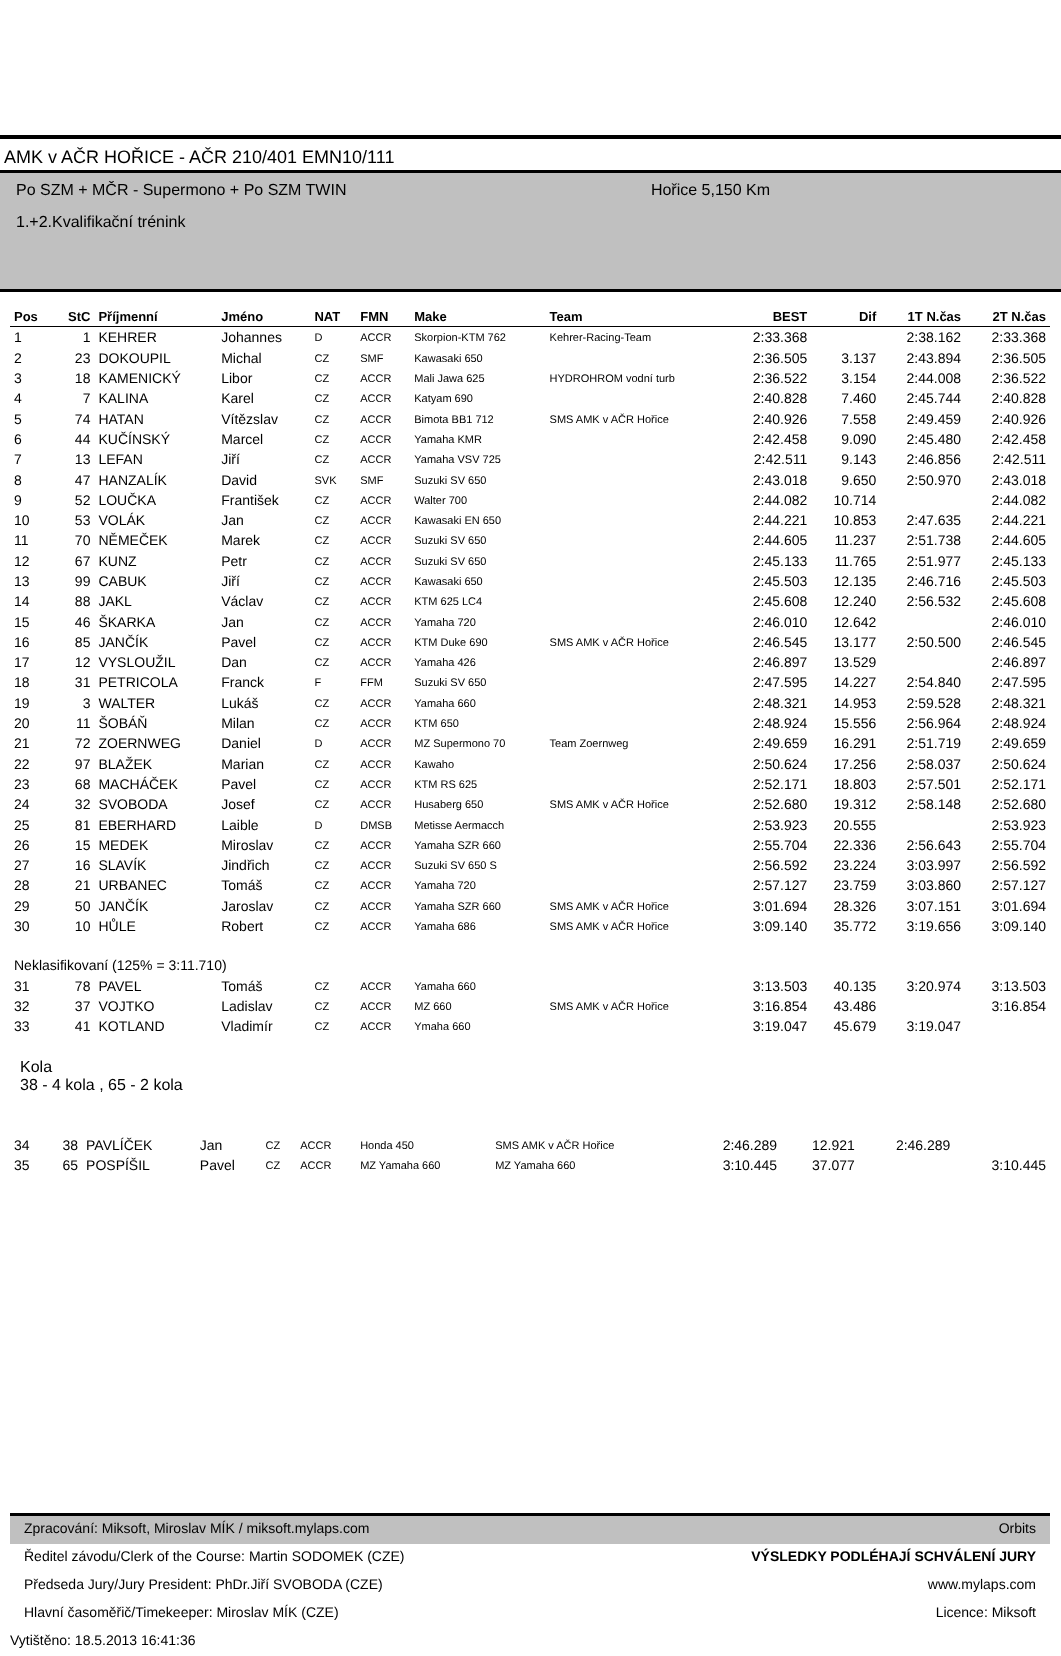AMK v AČR HOŘICE - AČR 210/401 EMN10/111
Po SZM + MČR - Supermono + Po SZM TWIN Hořice 5,150 Km
1.+2.Kvalifikační trénink
| Pos | StC | Příjmenní | Jméno | NAT | FMN | Make | Team | BEST | Dif | 1T N.čas | 2T N.čas |
| --- | --- | --- | --- | --- | --- | --- | --- | --- | --- | --- | --- |
| 1 | 1 | KEHRER | Johannes | D | ACCR | Skorpion-KTM 762 | Kehrer-Racing-Team | 2:33.368 | | 2:38.162 | 2:33.368 |
| 2 | 23 | DOKOUPIL | Michal | CZ | SMF | Kawasaki 650 | | 2:36.505 | 3.137 | 2:43.894 | 2:36.505 |
| 3 | 18 | KAMENICKÝ | Libor | CZ | ACCR | Mali Jawa 625 | HYDROHROM vodní turb | 2:36.522 | 3.154 | 2:44.008 | 2:36.522 |
| 4 | 7 | KALINA | Karel | CZ | ACCR | Katyam 690 | | 2:40.828 | 7.460 | 2:45.744 | 2:40.828 |
| 5 | 74 | HATAN | Vítězslav | CZ | ACCR | Bimota BB1 712 | SMS AMK v AČR Hořice | 2:40.926 | 7.558 | 2:49.459 | 2:40.926 |
| 6 | 44 | KUČÍNSKÝ | Marcel | CZ | ACCR | Yamaha KMR | | 2:42.458 | 9.090 | 2:45.480 | 2:42.458 |
| 7 | 13 | LEFAN | Jiří | CZ | ACCR | Yamaha VSV 725 | | 2:42.511 | 9.143 | 2:46.856 | 2:42.511 |
| 8 | 47 | HANZALÍK | David | SVK | SMF | Suzuki SV 650 | | 2:43.018 | 9.650 | 2:50.970 | 2:43.018 |
| 9 | 52 | LOUČKA | František | CZ | ACCR | Walter 700 | | 2:44.082 | 10.714 | | 2:44.082 |
| 10 | 53 | VOLÁK | Jan | CZ | ACCR | Kawasaki EN 650 | | 2:44.221 | 10.853 | 2:47.635 | 2:44.221 |
| 11 | 70 | NĚMEČEK | Marek | CZ | ACCR | Suzuki SV 650 | | 2:44.605 | 11.237 | 2:51.738 | 2:44.605 |
| 12 | 67 | KUNZ | Petr | CZ | ACCR | Suzuki SV 650 | | 2:45.133 | 11.765 | 2:51.977 | 2:45.133 |
| 13 | 99 | CABUK | Jiří | CZ | ACCR | Kawasaki 650 | | 2:45.503 | 12.135 | 2:46.716 | 2:45.503 |
| 14 | 88 | JAKL | Václav | CZ | ACCR | KTM 625 LC4 | | 2:45.608 | 12.240 | 2:56.532 | 2:45.608 |
| 15 | 46 | ŠKARKA | Jan | CZ | ACCR | Yamaha 720 | | 2:46.010 | 12.642 | | 2:46.010 |
| 16 | 85 | JANČÍK | Pavel | CZ | ACCR | KTM Duke 690 | SMS AMK v AČR Hořice | 2:46.545 | 13.177 | 2:50.500 | 2:46.545 |
| 17 | 12 | VYSLOUŽIL | Dan | CZ | ACCR | Yamaha 426 | | 2:46.897 | 13.529 | | 2:46.897 |
| 18 | 31 | PETRICOLA | Franck | F | FFM | Suzuki SV 650 | | 2:47.595 | 14.227 | 2:54.840 | 2:47.595 |
| 19 | 3 | WALTER | Lukáš | CZ | ACCR | Yamaha 660 | | 2:48.321 | 14.953 | 2:59.528 | 2:48.321 |
| 20 | 11 | ŠOBÁŇ | Milan | CZ | ACCR | KTM 650 | | 2:48.924 | 15.556 | 2:56.964 | 2:48.924 |
| 21 | 72 | ZOERNWEG | Daniel | D | ACCR | MZ Supermono 70 | Team Zoernweg | 2:49.659 | 16.291 | 2:51.719 | 2:49.659 |
| 22 | 97 | BLAŽEK | Marian | CZ | ACCR | Kawaho | | 2:50.624 | 17.256 | 2:58.037 | 2:50.624 |
| 23 | 68 | MACHÁČEK | Pavel | CZ | ACCR | KTM RS 625 | | 2:52.171 | 18.803 | 2:57.501 | 2:52.171 |
| 24 | 32 | SVOBODA | Josef | CZ | ACCR | Husaberg 650 | SMS AMK v AČR Hořice | 2:52.680 | 19.312 | 2:58.148 | 2:52.680 |
| 25 | 81 | EBERHARD | Laible | D | DMSB | Metisse Aermacch | | 2:53.923 | 20.555 | | 2:53.923 |
| 26 | 15 | MEDEK | Miroslav | CZ | ACCR | Yamaha SZR 660 | | 2:55.704 | 22.336 | 2:56.643 | 2:55.704 |
| 27 | 16 | SLAVÍK | Jindřich | CZ | ACCR | Suzuki SV 650 S | | 2:56.592 | 23.224 | 3:03.997 | 2:56.592 |
| 28 | 21 | URBANEC | Tomáš | CZ | ACCR | Yamaha 720 | | 2:57.127 | 23.759 | 3:03.860 | 2:57.127 |
| 29 | 50 | JANČÍK | Jaroslav | CZ | ACCR | Yamaha SZR 660 | SMS AMK v AČR Hořice | 3:01.694 | 28.326 | 3:07.151 | 3:01.694 |
| 30 | 10 | HŮLE | Robert | CZ | ACCR | Yamaha 686 | SMS AMK v AČR Hořice | 3:09.140 | 35.772 | 3:19.656 | 3:09.140 |
| Neklasifikovaní (125% = 3:11.710) | | | | | | | | | | | |
| 31 | 78 | PAVEL | Tomáš | CZ | ACCR | Yamaha 660 | | 3:13.503 | 40.135 | 3:20.974 | 3:13.503 |
| 32 | 37 | VOJTKO | Ladislav | CZ | ACCR | MZ 660 | SMS AMK v AČR Hořice | 3:16.854 | 43.486 | | 3:16.854 |
| 33 | 41 | KOTLAND | Vladimír | CZ | ACCR | Ymaha 660 | | 3:19.047 | 45.679 | 3:19.047 | |
Kola
38 - 4 kola , 65 - 2 kola
| 34 | 38 | PAVLÍČEK | Jan | CZ | ACCR | Honda 450 | SMS AMK v AČR Hořice | 2:46.289 | 12.921 | 2:46.289 | |
| 35 | 65 | POSPÍŠIL | Pavel | CZ | ACCR | MZ Yamaha 660 | MZ Yamaha 660 | 3:10.445 | 37.077 | | 3:10.445 |
Zpracování: Miksoft, Miroslav MÍK / miksoft.mylaps.com Orbits
Ředitel závodu/Clerk of the Course: Martin SODOMEK (CZE) VÝSLEDKY PODLÉHAJÍ SCHVÁLENÍ JURY
Předseda Jury/Jury President: PhDr.Jiří SVOBODA (CZE) www.mylaps.com
Hlavní časoměřič/Timekeeper: Miroslav MÍK (CZE) Licence: Miksoft
Vytištěno: 18.5.2013 16:41:36